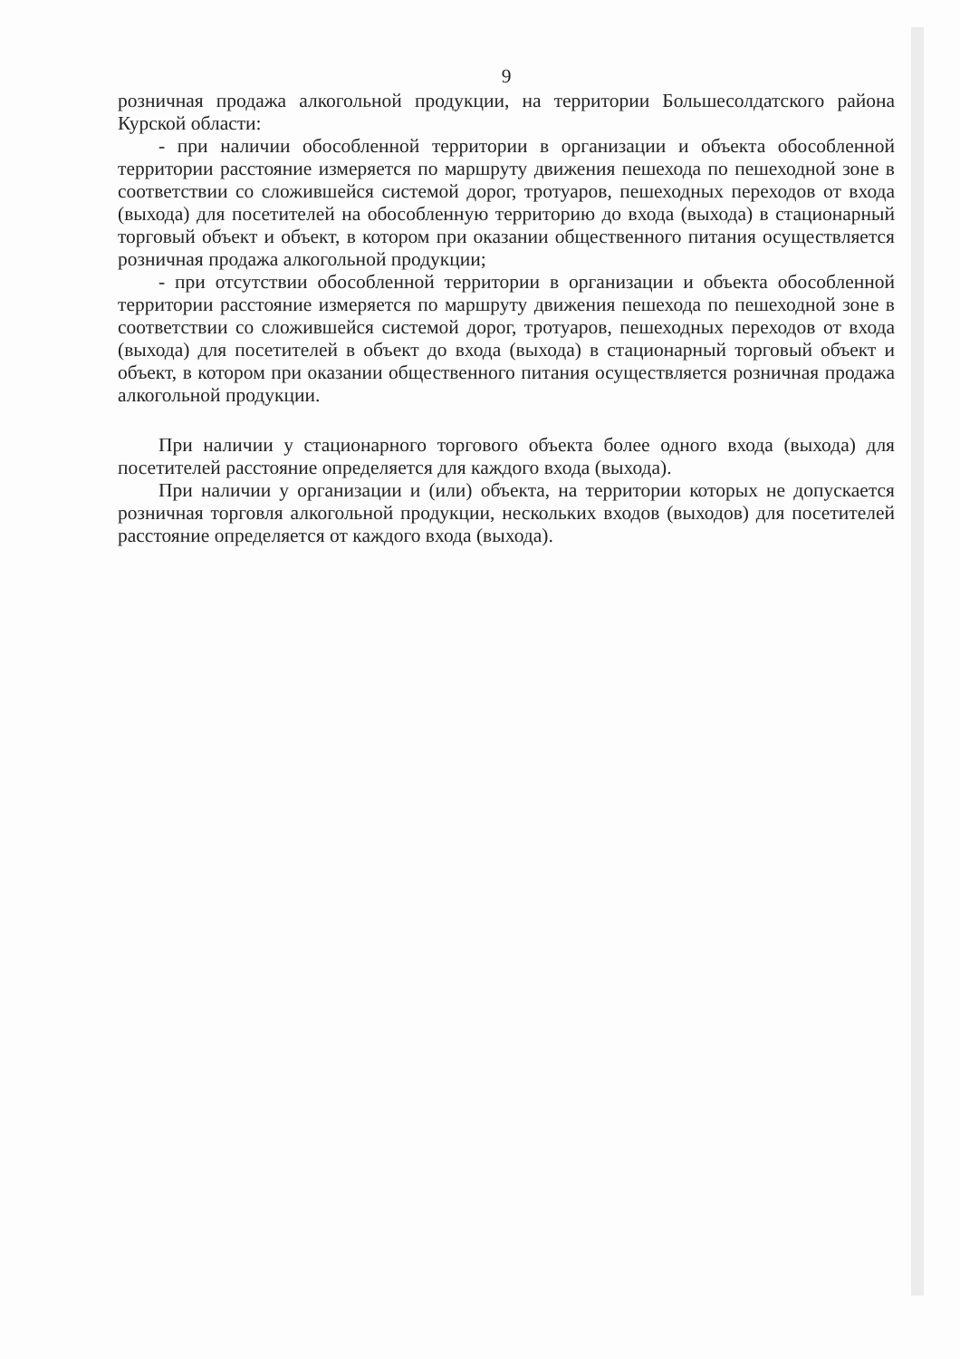9
розничная продажа алкогольной продукции, на территории Большесолдатского района Курской области:
- при наличии обособленной территории в организации и объекта обособленной территории расстояние измеряется по маршруту движения пешехода по пешеходной зоне в соответствии со сложившейся системой дорог, тротуаров, пешеходных переходов от входа (выхода) для посетителей на обособленную территорию до входа (выхода) в стационарный торговый объект и объект, в котором при оказании общественного питания осуществляется розничная продажа алкогольной продукции;
- при отсутствии обособленной территории в организации и объекта обособленной территории расстояние измеряется по маршруту движения пешехода по пешеходной зоне в соответствии со сложившейся системой дорог, тротуаров, пешеходных переходов от входа (выхода) для посетителей в объект до входа (выхода) в стационарный торговый объект и объект, в котором при оказании общественного питания осуществляется розничная продажа алкогольной продукции.
При наличии у стационарного торгового объекта более одного входа (выхода) для посетителей расстояние определяется для каждого входа (выхода).
При наличии у организации и (или) объекта, на территории которых не допускается розничная торговля алкогольной продукции, нескольких входов (выходов) для посетителей расстояние определяется от каждого входа (выхода).